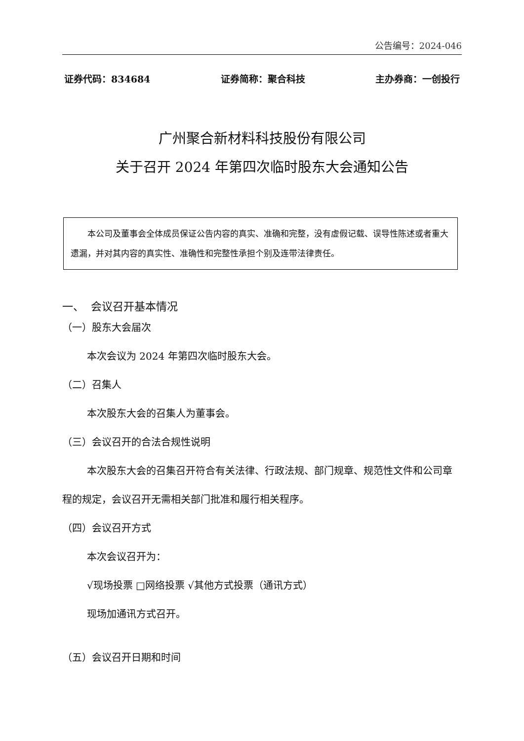公告编号：2024-046
证券代码：834684 证券简称：聚合科技 主办券商：一创投行
广州聚合新材料科技股份有限公司
关于召开 2024 年第四次临时股东大会通知公告
本公司及董事会全体成员保证公告内容的真实、准确和完整，没有虚假记载、误导性陈述或者重大遗漏，并对其内容的真实性、准确性和完整性承担个别及连带法律责任。
一、 会议召开基本情况
（一）股东大会届次
本次会议为 2024 年第四次临时股东大会。
（二）召集人
本次股东大会的召集人为董事会。
（三）会议召开的合法合规性说明
本次股东大会的召集召开符合有关法律、行政法规、部门规章、规范性文件和公司章程的规定，会议召开无需相关部门批准和履行相关程序。
（四）会议召开方式
本次会议召开为：
√现场投票 □网络投票 √其他方式投票（通讯方式）
现场加通讯方式召开。
（五）会议召开日期和时间